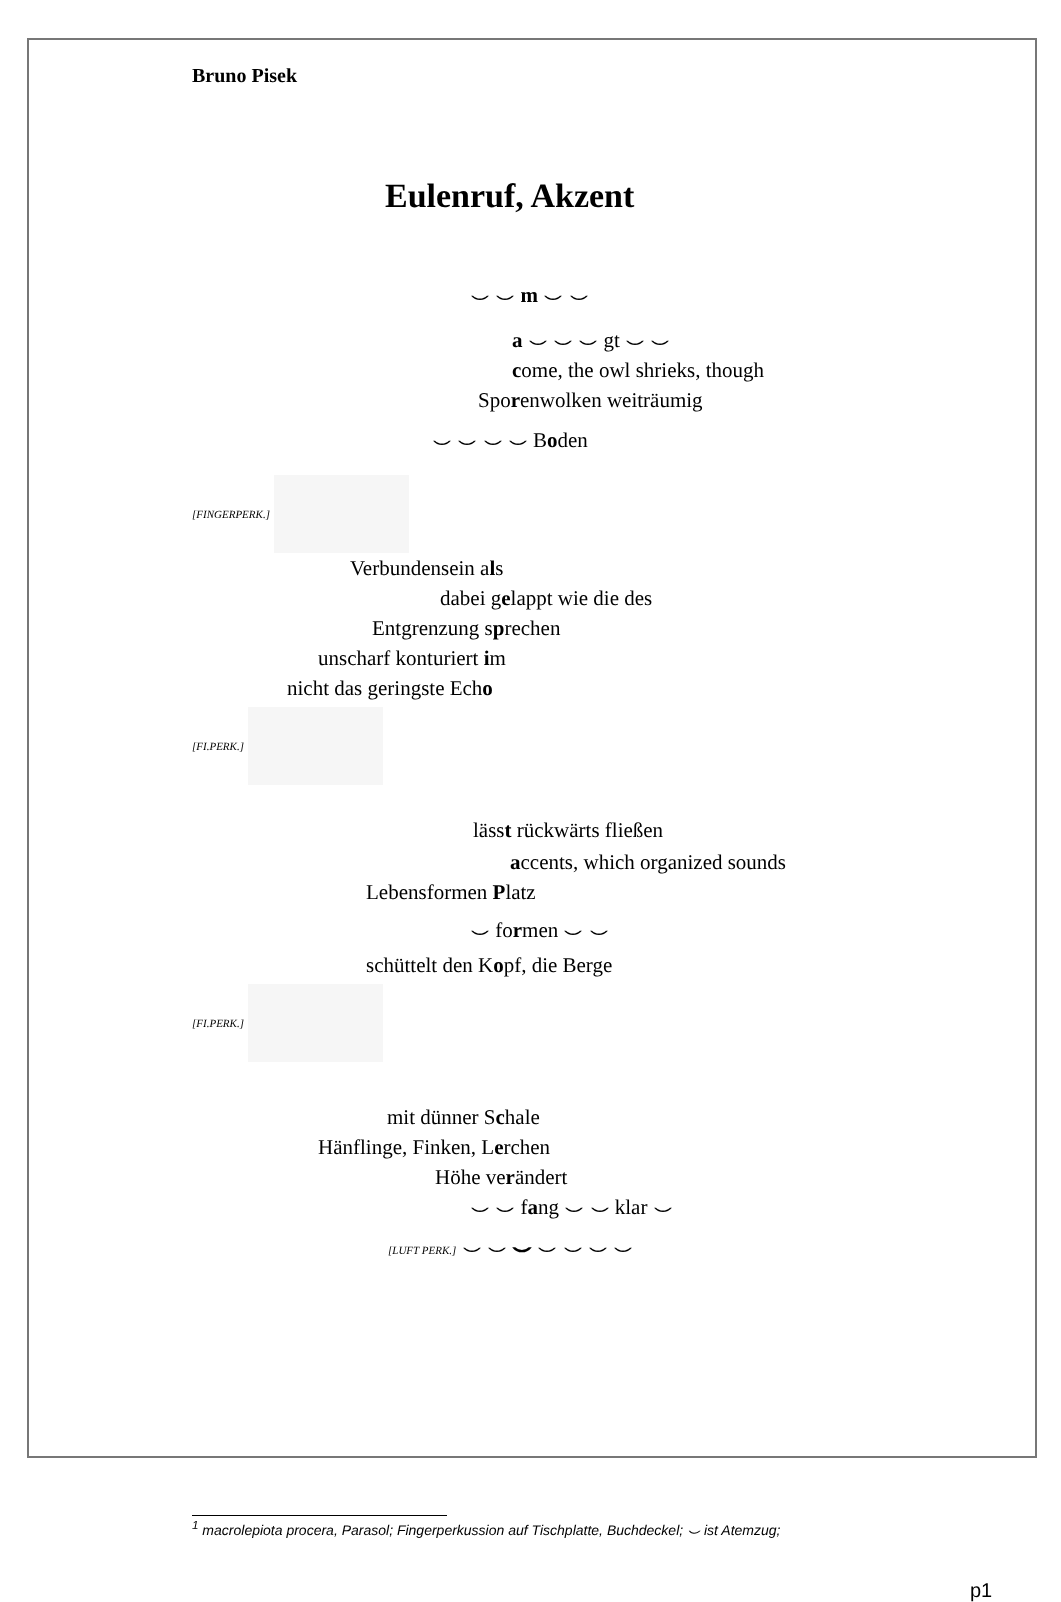Bruno Pisek
Eulenruf, Akzent
⌣ ⌣ m ⌣ ⌣
a ⌣ ⌣ ⌣ gt ⌣ ⌣
come, the owl shrieks, though
Sporenwolken weiträumig
⌣ ⌣ ⌣ ⌣ Boden
[FINGERPERK.]
Verbundensein als
dabei gelappt wie die des
Entgrenzung sprechen
unscharf konturiert im
nicht das geringste Echo
[FI.PERK.]
lässt rückwärts fließen
accents, which organized sounds
Lebensformen Platz
⌣ formen ⌣ ⌣
schüttelt den Kopf, die Berge
[FI.PERK.]
mit dünner Schale
Hänflinge, Finken, Lerchen
Höhe verändert
⌣ ⌣ fang ⌣ ⌣ klar ⌣
[LUFT PERK.] ⌣ ⌣ ⌣ ⌣ ⌣ ⌣ ⌣
<sup>1</sup> macrolepiota procera, Parasol; Fingerperkussion auf Tischplatte, Buchdeckel; ⌣ ist Atemzug;
p1